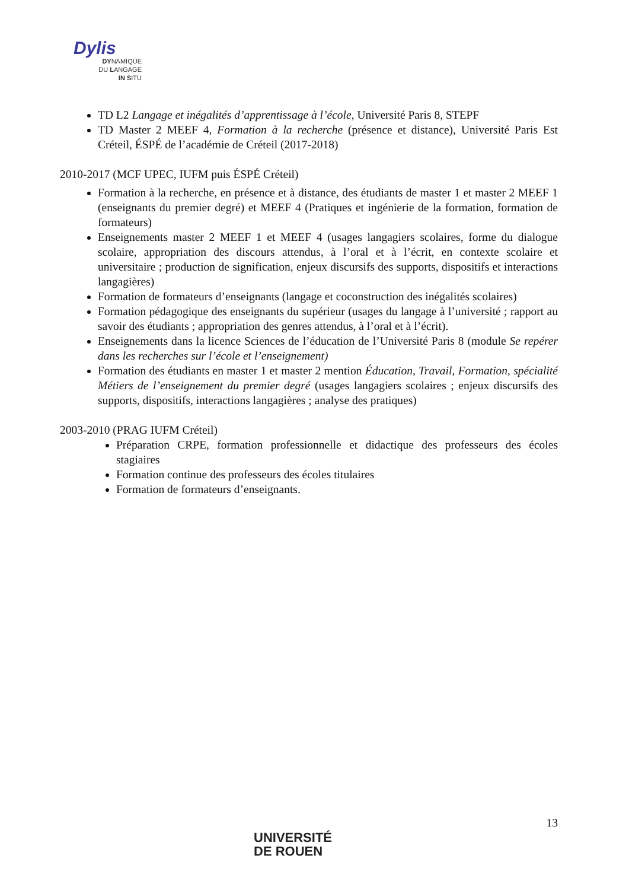Dylis
DYNAMIQUE
DU LANGAGE
IN SITU
TD L2 Langage et inégalités d’apprentissage à l’école, Université Paris 8, STEPF
TD Master 2 MEEF 4, Formation à la recherche (présence et distance), Université Paris Est Créteil, ÉSPÉ de l’académie de Créteil (2017-2018)
2010-2017 (MCF UPEC, IUFM puis ÉSPÉ Créteil)
Formation à la recherche, en présence et à distance, des étudiants de master 1 et master 2 MEEF 1 (enseignants du premier degré) et MEEF 4 (Pratiques et ingénierie de la formation, formation de formateurs)
Enseignements master 2 MEEF 1 et MEEF 4 (usages langagiers scolaires, forme du dialogue scolaire, appropriation des discours attendus, à l’oral et à l’écrit, en contexte scolaire et universitaire ; production de signification, enjeux discursifs des supports, dispositifs et interactions langagières)
Formation de formateurs d’enseignants (langage et coconstruction des inégalités scolaires)
Formation pédagogique des enseignants du supérieur (usages du langage à l’université ; rapport au savoir des étudiants ; appropriation des genres attendus, à l’oral et à l’écrit).
Enseignements dans la licence Sciences de l’éducation de l’Université Paris 8 (module Se repérer dans les recherches sur l’école et l’enseignement)
Formation des étudiants en master 1 et master 2 mention Éducation, Travail, Formation, spécialité Métiers de l’enseignement du premier degré (usages langagiers scolaires ; enjeux discursifs des supports, dispositifs, interactions langagières ; analyse des pratiques)
2003-2010 (PRAG IUFM Créteil)
Préparation CRPE, formation professionnelle et didactique des professeurs des écoles stagiaires
Formation continue des professeurs des écoles titulaires
Formation de formateurs d’enseignants.
13
UNIVERSITÉ
DE ROUEN